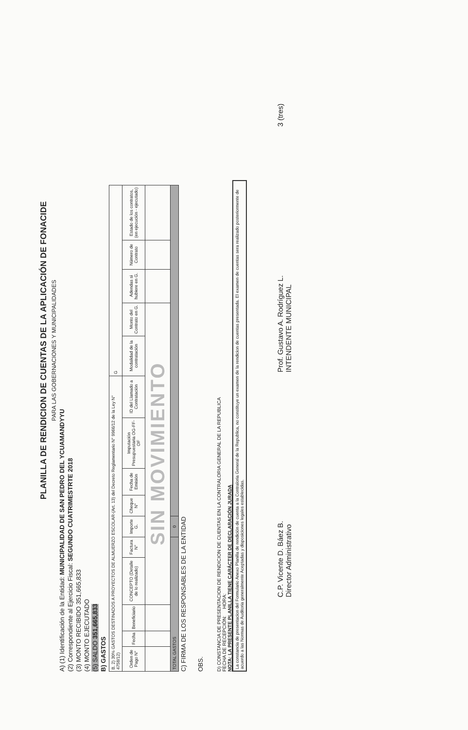PLANILLA DE RENDICION DE CUENTAS DE LA APLICACIÓN DE FONACIDE
PARA LAS GOBERNACIONES Y MUNICIPALIDADES
A) (1) Identificación de la Entidad: MUNICIPALIDAD DE SAN PEDRO DEL YCUAMANDYYU
(2) Correspondiente al Ejercicio Fiscal: SEGUNDO CUATRIMESTRTE 2018
(3) MONTO RECIBIDO 351,665,833
(4) MONTO EJECUTADO
(5) SALDO 351,665,833
B) GASTOS
| B. 2) 30% GASTOS DESTINADOS A PROYECTOS DE ALMUERZO ESCOLAR-(Art. 13) del Decreto Reglamentario N° 9966/12 de la Ley N° 4758/12) | | | | | | | | | | G | | | | |
| Orden de Pago N° | Fecha | Beneficiario | CONCEPTO (Detalle de lo realizado) | Factura N° | Importe G. | Cheque N° | Fecha de Emisión | Imputación Presupuestaria OG-FF-OF | ID del Llamado a Contratación | Modalidad de la contratación | Monto del Contrato en G. | Adendas si hubiere en G. | Número de Contrato | Estado de los contratos, (en ejecución - ejecutado) |
| | | | SIN MOVIMIENTO | | | | | | | | | | | |
| TOTAL GASTOS | | | | | 0 | | | | | | | | | |
C) FIRMA DE LOS RESPONSABLES DE LA ENTIDAD
OBS.
D) CONSTANCIA DE PRESENTACION DE RENDICION DE CUENTAS EN LA CONTRALORIA GENERAL DE LA REPUBLICA
FECHA DE RECEPCIÓN: HORA:
NOTA: LA PRESENTE PLANILLA TIENE CARÁCTER DE DECLARACIÓN JURADA
La constancia de presentacion del Formulario Anexo Planilla de rendición de cuenta a la Contraloria General de la Republica, no constituye un examen de la rendicion de cuentas presentada. El examen de cuentas sera realizado posteriormente de acuerdo a las Normas de Auditoria generalmente Aceptadas y disposiciones legales establecidas.
C.P. Vicente D. Báez B.
Director Administrativo
Prof. Gustavo A. Rodríguez L.
INTENDENTE MUNICIPAL
3 (tres)